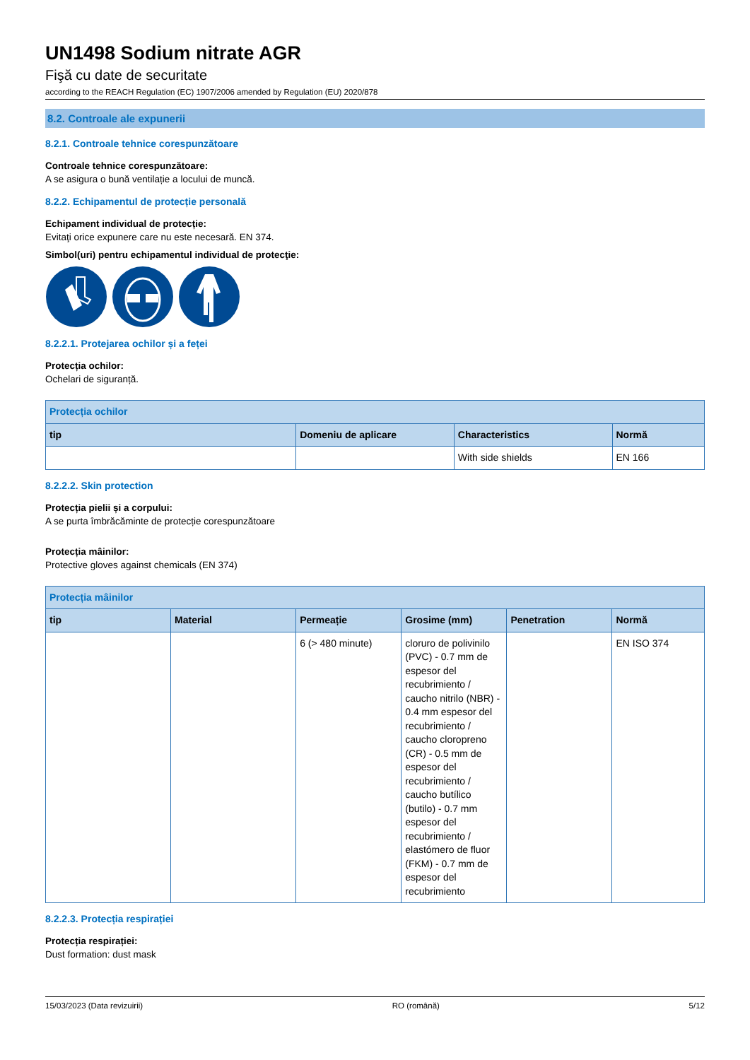UN1498 Sodium nitrate AGR
Fişă cu date de securitate
according to the REACH Regulation (EC) 1907/2006 amended by Regulation (EU) 2020/878
8.2. Controale ale expunerii
8.2.1. Controale tehnice corespunzătoare
Controale tehnice corespunzătoare:
A se asigura o bună ventilație a locului de muncă.
8.2.2. Echipamentul de protecție personală
Echipament individual de protecție:
Evitaţi orice expunere care nu este necesară. EN 374.
Simbol(uri) pentru echipamentul individual de protecţie:
8.2.2.1. Protejarea ochilor și a feței
Protecția ochilor:
Ochelari de siguranță.
| Protecția ochilor | | | |
| --- | --- | --- | --- |
| tip | Domeniu de aplicare | Characteristics | Normă |
| | | With side shields | EN 166 |
8.2.2.2. Skin protection
Protecția pielii și a corpului:
A se purta îmbrăcăminte de protecție corespunzătoare
Protecția mâinilor:
Protective gloves against chemicals (EN 374)
| Protecția mâinilor | | | | | |
| --- | --- | --- | --- | --- | --- |
| tip | Material | Permeație | Grosime (mm) | Penetration | Normă |
| | | 6 (> 480 minute) | cloruro de polivinilo (PVC) - 0.7 mm de espesor del recubrimiento / caucho nitrilo (NBR) - 0.4 mm espesor del recubrimiento / caucho cloropreno (CR) - 0.5 mm de espesor del recubrimiento / caucho butílico (butilo) - 0.7 mm espesor del recubrimiento / elastómero de fluor (FKM) - 0.7 mm de espesor del recubrimiento | | EN ISO 374 |
8.2.2.3. Protecția respirației
Protecția respirației:
Dust formation: dust mask
15/03/2023 (Data revizuirii) RO (română) 5/12